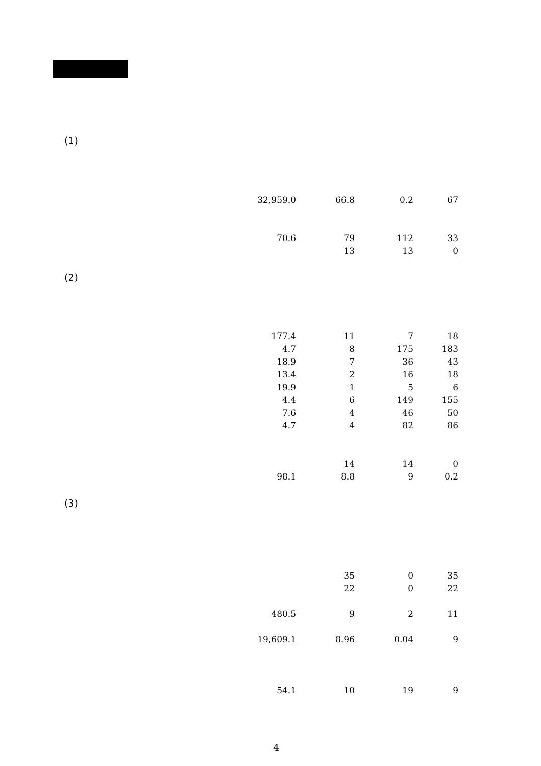(1)
| 32,959.0 | 66.8 | 0.2 | 67 |
| 70.6 | 79 | 112 | 33 |
| | 13 | 13 | 0 |
(2)
| 177.4 | 11 | 7 | 18 |
| 4.7 | 8 | 175 | 183 |
| 18.9 | 7 | 36 | 43 |
| 13.4 | 2 | 16 | 18 |
| 19.9 | 1 | 5 | 6 |
| 4.4 | 6 | 149 | 155 |
| 7.6 | 4 | 46 | 50 |
| 4.7 | 4 | 82 | 86 |
| | 14 | 14 | 0 |
| 98.1 | 8.8 | 9 | 0.2 |
(3)
| | 35 | 0 | 35 |
| | 22 | 0 | 22 |
| 480.5 | 9 | 2 | 11 |
| 19,609.1 | 8.96 | 0.04 | 9 |
| 54.1 | 10 | 19 | 9 |
4